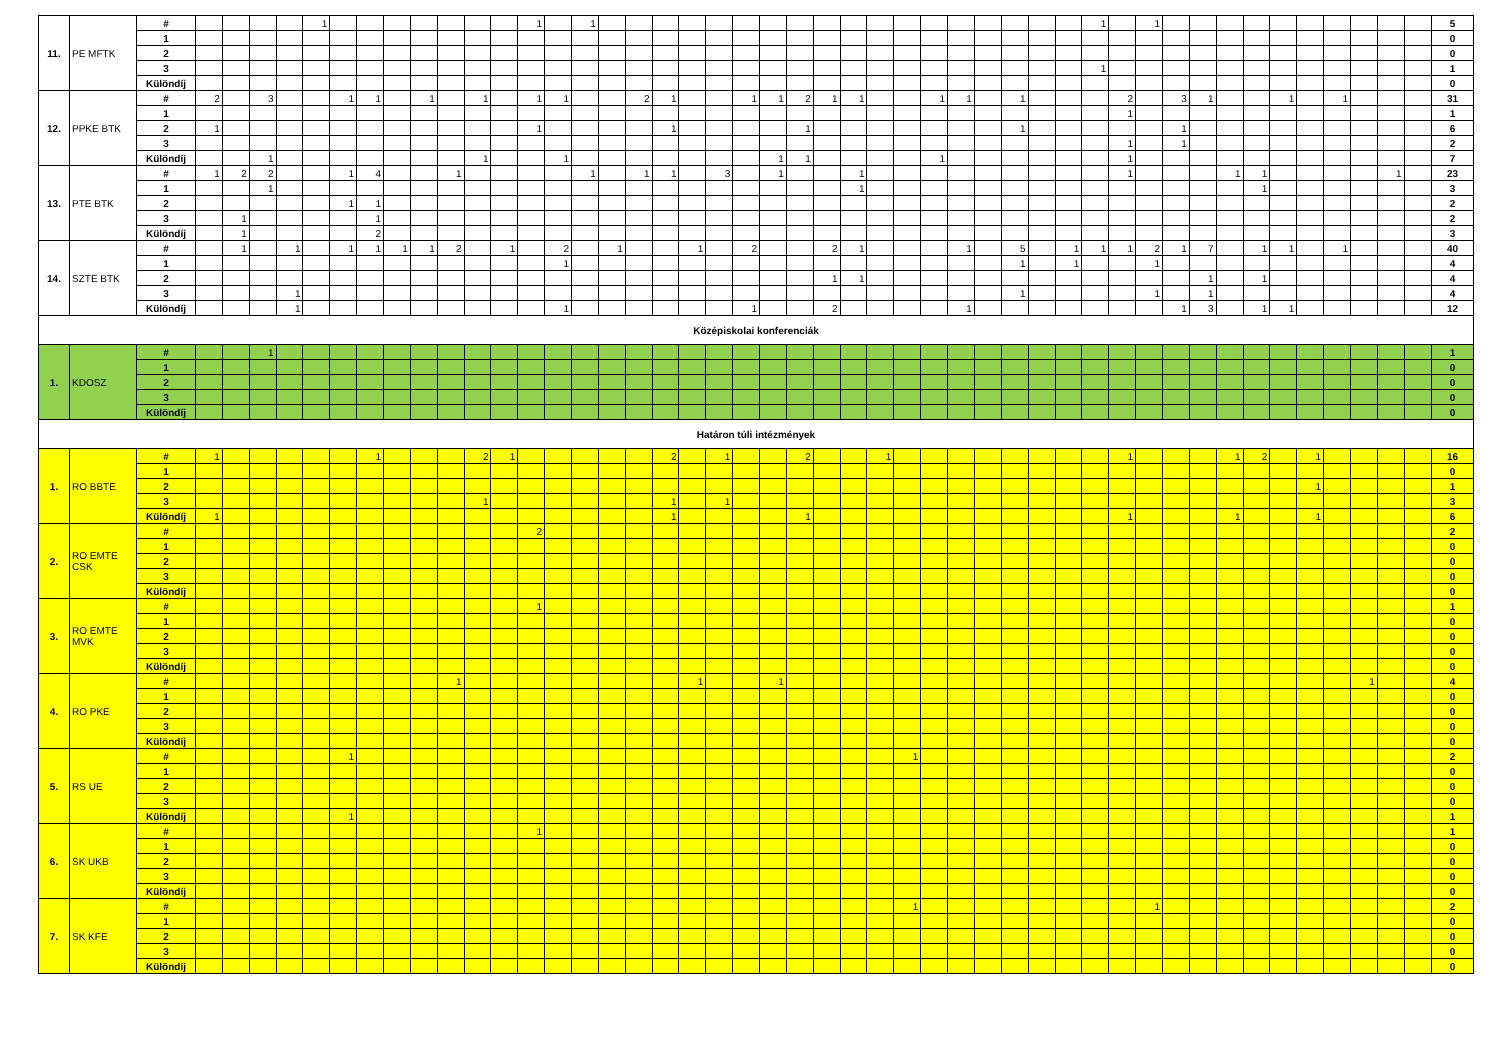| 11. | PE MFTK | # | | | | | 1 | | | | | | | | 1 | | 1 | | | | | | | | | | | | | | | | | | | 1 | | 1 | | | | | | | | | | | 5 |
| | | 1 | | | | | | | | | | | | | | | | | | | | | | | | | | | | | | | | | | | | | | | | | | | | | | | 0 |
| | | 2 | | | | | | | | | | | | | | | | | | | | | | | | | | | | | | | | | | | | | | | | | | | | | | | 0 |
| | | 3 | | | | | | | | | | | | | | | | | | | | | | | | | | | | | | | | | | 1 | | | | | | | | | | | | | 1 |
| | | Különdíj | | | | | | | | | | | | | | | | | | | | | | | | | | | | | | | | | | | | | | | | | | | | | | | 0 |
| 12. | PPKE BTK | # | 2 | | 3 | | | 1 | 1 | | 1 | | 1 | | 1 | 1 | | | 2 | 1 | | | 1 | 1 | 2 | 1 | 1 | | | 1 | 1 | | 1 | | | | 2 | | 3 | 1 | | | 1 | | 1 | | | | 31 |
| | | 1 | | | | | | | | | | | | | | | | | | | | | | | | | | | | | | | | | | | 1 | | | | | | | | | | | | 1 |
| | | 2 | 1 | | | | | | | | | | | | 1 | | | | | 1 | | | | | 1 | | | | | | | | 1 | | | | | | 1 | | | | | | | | | | 6 |
| | | 3 | | | | | | | | | | | | | | | | | | | | | | | | | | | | | | | | | | | 1 | | 1 | | | | | | | | | | 2 |
| | | Különdíj | | | 1 | | | | | | | | 1 | | | 1 | | | | | | | | 1 | 1 | | | | | 1 | | | | | | | 1 | | | | | | | | | | | | 7 |
| 13. | PTE BTK | # | 1 | 2 | 2 | | | 1 | 4 | | | 1 | | | | | 1 | | 1 | 1 | | 3 | | 1 | | | 1 | | | | | | | | | | 1 | | | | 1 | 1 | | | | | 1 | | 23 |
| | | 1 | | | 1 | | | | | | | | | | | | | | | | | | | | | | 1 | | | | | | | | | | | | | | | 1 | | | | | | | 3 |
| | | 2 | | | | | | 1 | 1 | | | | | | | | | | | | | | | | | | | | | | | | | | | | | | | | | | | | | | | | 2 |
| | | 3 | | 1 | | | | | 1 | | | | | | | | | | | | | | | | | | | | | | | | | | | | | | | | | | | | | | | | 2 |
| | | Különdíj | | 1 | | | | | 2 | | | | | | | | | | | | | | | | | | | | | | | | | | | | | | | | | | | | | | | | 3 |
| 14. | SZTE BTK | # | | 1 | | 1 | | 1 | 1 | 1 | 1 | 2 | | 1 | | 2 | | 1 | | | 1 | | 2 | | | 2 | 1 | | | | 1 | | 5 | | 1 | 1 | 1 | 2 | 1 | 7 | | 1 | 1 | | 1 | | | | 40 |
| | | 1 | | | | | | | | | | | | | | 1 | | | | | | | | | | | | | | | | | 1 | | 1 | | | 1 | | | | | | | | | | | 4 |
| | | 2 | | | | | | | | | | | | | | | | | | | | | | | | 1 | 1 | | | | | | | | | | | | | 1 | | 1 | | | | | | | 4 |
| | | 3 | | | | 1 | | | | | | | | | | | | | | | | | | | | | | | | | | | 1 | | | | | 1 | | 1 | | | | | | | | | 4 |
| | | Különdíj | | | | 1 | | | | | | | | | | 1 | | | | | | | 1 | | | 2 | | | | | 1 | | | | | | | | 1 | 3 | | 1 | 1 | | | | | | 12 |
| Középiskolai konferenciák | | | | | | | | | | | | | | | | | | | | | | | | | | | | | | | | | | | | | | | | | | | | | | | | | |
| 1. | KDOSZ | # | | | 1 | | | | | | | | | | | | | | | | | | | | | | | | | | | | | | | | | | | | | | | | | | | | 1 |
| | | 1 | | | | | | | | | | | | | | | | | | | | | | | | | | | | | | | | | | | | | | | | | | | | | | | 0 |
| | | 2 | | | | | | | | | | | | | | | | | | | | | | | | | | | | | | | | | | | | | | | | | | | | | | | 0 |
| | | 3 | | | | | | | | | | | | | | | | | | | | | | | | | | | | | | | | | | | | | | | | | | | | | | | 0 |
| | | Különdíj | | | | | | | | | | | | | | | | | | | | | | | | | | | | | | | | | | | | | | | | | | | | | | | 0 |
| Határon túli intézmények | | | | | | | | | | | | | | | | | | | | | | | | | | | | | | | | | | | | | | | | | | | | | | | | | |
| 1. | RO BBTE | # | 1 | | | | | | 1 | | | | 2 | 1 | | | | | | 2 | | 1 | | | 2 | | | 1 | | | | | | | | | 1 | | | | 1 | 2 | | 1 | | | | | 16 |
| | | 1 | | | | | | | | | | | | | | | | | | | | | | | | | | | | | | | | | | | | | | | | | | | | | | | 0 |
| | | 2 | | | | | | | | | | | | | | | | | | | | | | | | | | | | | | | | | | | | | | | | | | 1 | | | | | 1 |
| | | 3 | | | | | | | | | | | 1 | | | | | | | 1 | | 1 | | | | | | | | | | | | | | | | | | | | | | | | | | | 3 |
| | | Különdíj | 1 | | | | | | | | | | | | | | | | | 1 | | | | | 1 | | | | | | | | | | | | 1 | | | | 1 | | | 1 | | | | | 6 |
| 2. | RO EMTE CSK | # | | | | | | | | | | | | | 2 | | | | | | | | | | | | | | | | | | | | | | | | | | | | | | | | | | 2 |
| | | 1 | | | | | | | | | | | | | | | | | | | | | | | | | | | | | | | | | | | | | | | | | | | | | | | 0 |
| | | 2 | | | | | | | | | | | | | | | | | | | | | | | | | | | | | | | | | | | | | | | | | | | | | | | 0 |
| | | 3 | | | | | | | | | | | | | | | | | | | | | | | | | | | | | | | | | | | | | | | | | | | | | | | 0 |
| | | Különdíj | | | | | | | | | | | | | | | | | | | | | | | | | | | | | | | | | | | | | | | | | | | | | | | 0 |
| 3. | RO EMTE MVK | # | | | | | | | | | | | | | 1 | | | | | | | | | | | | | | | | | | | | | | | | | | | | | | | | | | 1 |
| | | 1 | | | | | | | | | | | | | | | | | | | | | | | | | | | | | | | | | | | | | | | | | | | | | | | 0 |
| | | 2 | | | | | | | | | | | | | | | | | | | | | | | | | | | | | | | | | | | | | | | | | | | | | | | 0 |
| | | 3 | | | | | | | | | | | | | | | | | | | | | | | | | | | | | | | | | | | | | | | | | | | | | | | 0 |
| | | Különdíj | | | | | | | | | | | | | | | | | | | | | | | | | | | | | | | | | | | | | | | | | | | | | | | 0 |
| 4. | RO PKE | # | | | | | | | | | | 1 | | | | | | | | | 1 | | | 1 | | | | | | | | | | | | | | | | | | | | | | 1 | | | 4 |
| | | 1 | | | | | | | | | | | | | | | | | | | | | | | | | | | | | | | | | | | | | | | | | | | | | | | 0 |
| | | 2 | | | | | | | | | | | | | | | | | | | | | | | | | | | | | | | | | | | | | | | | | | | | | | | 0 |
| | | 3 | | | | | | | | | | | | | | | | | | | | | | | | | | | | | | | | | | | | | | | | | | | | | | | 0 |
| | | Különdíj | | | | | | | | | | | | | | | | | | | | | | | | | | | | | | | | | | | | | | | | | | | | | | | 0 |
| 5. | RS UE | # | | | | | | 1 | | | | | | | | | | | | | | | | | | | | | 1 | | | | | | | | | | | | | | | | | | | | 2 |
| | | 1 | | | | | | | | | | | | | | | | | | | | | | | | | | | | | | | | | | | | | | | | | | | | | | | 0 |
| | | 2 | | | | | | | | | | | | | | | | | | | | | | | | | | | | | | | | | | | | | | | | | | | | | | | 0 |
| | | 3 | | | | | | | | | | | | | | | | | | | | | | | | | | | | | | | | | | | | | | | | | | | | | | | 0 |
| | | Különdíj | | | | | | 1 | | | | | | | | | | | | | | | | | | | | | | | | | | | | | | | | | | | | | | | | | 1 |
| 6. | SK UKB | # | | | | | | | | | | | | | 1 | | | | | | | | | | | | | | | | | | | | | | | | | | | | | | | | | | 1 |
| | | 1 | | | | | | | | | | | | | | | | | | | | | | | | | | | | | | | | | | | | | | | | | | | | | | | 0 |
| | | 2 | | | | | | | | | | | | | | | | | | | | | | | | | | | | | | | | | | | | | | | | | | | | | | | 0 |
| | | 3 | | | | | | | | | | | | | | | | | | | | | | | | | | | | | | | | | | | | | | | | | | | | | | | 0 |
| | | Különdíj | | | | | | | | | | | | | | | | | | | | | | | | | | | | | | | | | | | | | | | | | | | | | | | 0 |
| 7. | SK KFE | # | | | | | | | | | | | | | | | | | | | | | | | | | | | 1 | | | | | | | | | 1 | | | | | | | | | | | 2 |
| | | 1 | | | | | | | | | | | | | | | | | | | | | | | | | | | | | | | | | | | | | | | | | | | | | | | 0 |
| | | 2 | | | | | | | | | | | | | | | | | | | | | | | | | | | | | | | | | | | | | | | | | | | | | | | 0 |
| | | 3 | | | | | | | | | | | | | | | | | | | | | | | | | | | | | | | | | | | | | | | | | | | | | | | 0 |
| | | Különdíj | | | | | | | | | | | | | | | | | | | | | | | | | | | | | | | | | | | | | | | | | | | | | | | 0 |